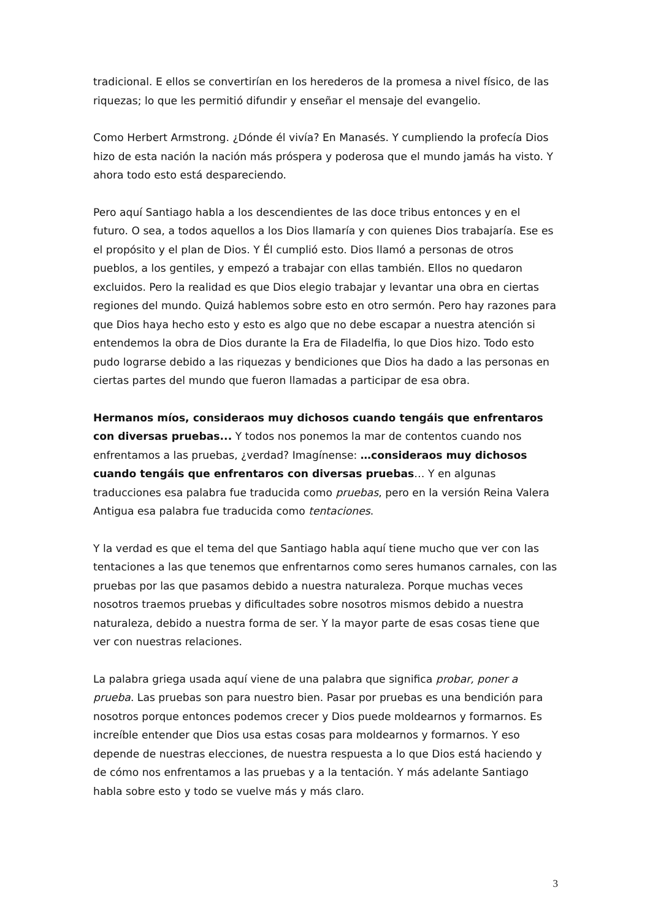tradicional. E ellos se convertirían en los herederos de la promesa a nivel físico, de las riquezas; lo que les permitió difundir y enseñar el mensaje del evangelio.
Como Herbert Armstrong. ¿Dónde él vivía? En Manasés. Y cumpliendo la profecía Dios hizo de esta nación la nación más próspera y poderosa que el mundo jamás ha visto. Y ahora todo esto está despareciendo.
Pero aquí Santiago habla a los descendientes de las doce tribus entonces y en el futuro. O sea, a todos aquellos a los Dios llamaría y con quienes Dios trabajaría. Ese es el propósito y el plan de Dios. Y Él cumplió esto. Dios llamó a personas de otros pueblos, a los gentiles, y empezó a trabajar con ellas también. Ellos no quedaron excluidos. Pero la realidad es que Dios elegio trabajar y levantar una obra en ciertas regiones del mundo. Quizá hablemos sobre esto en otro sermón. Pero hay razones para que Dios haya hecho esto y esto es algo que no debe escapar a nuestra atención si entendemos la obra de Dios durante la Era de Filadelfia, lo que Dios hizo. Todo esto pudo lograrse debido a las riquezas y bendiciones que Dios ha dado a las personas en ciertas partes del mundo que fueron llamadas a participar de esa obra.
Hermanos míos, consideraos muy dichosos cuando tengáis que enfrentaros con diversas pruebas... Y todos nos ponemos la mar de contentos cuando nos enfrentamos a las pruebas, ¿verdad? Imagínense: …consideraos muy dichosos cuando tengáis que enfrentaros con diversas pruebas… Y en algunas traducciones esa palabra fue traducida como pruebas, pero en la versión Reina Valera Antigua esa palabra fue traducida como tentaciones.
Y la verdad es que el tema del que Santiago habla aquí tiene mucho que ver con las tentaciones a las que tenemos que enfrentarnos como seres humanos carnales, con las pruebas por las que pasamos debido a nuestra naturaleza. Porque muchas veces nosotros traemos pruebas y dificultades sobre nosotros mismos debido a nuestra naturaleza, debido a nuestra forma de ser. Y la mayor parte de esas cosas tiene que ver con nuestras relaciones.
La palabra griega usada aquí viene de una palabra que significa probar, poner a prueba. Las pruebas son para nuestro bien. Pasar por pruebas es una bendición para nosotros porque entonces podemos crecer y Dios puede moldearnos y formarnos. Es increíble entender que Dios usa estas cosas para moldearnos y formarnos. Y eso depende de nuestras elecciones, de nuestra respuesta a lo que Dios está haciendo y de cómo nos enfrentamos a las pruebas y a la tentación. Y más adelante Santiago habla sobre esto y todo se vuelve más y más claro.
3